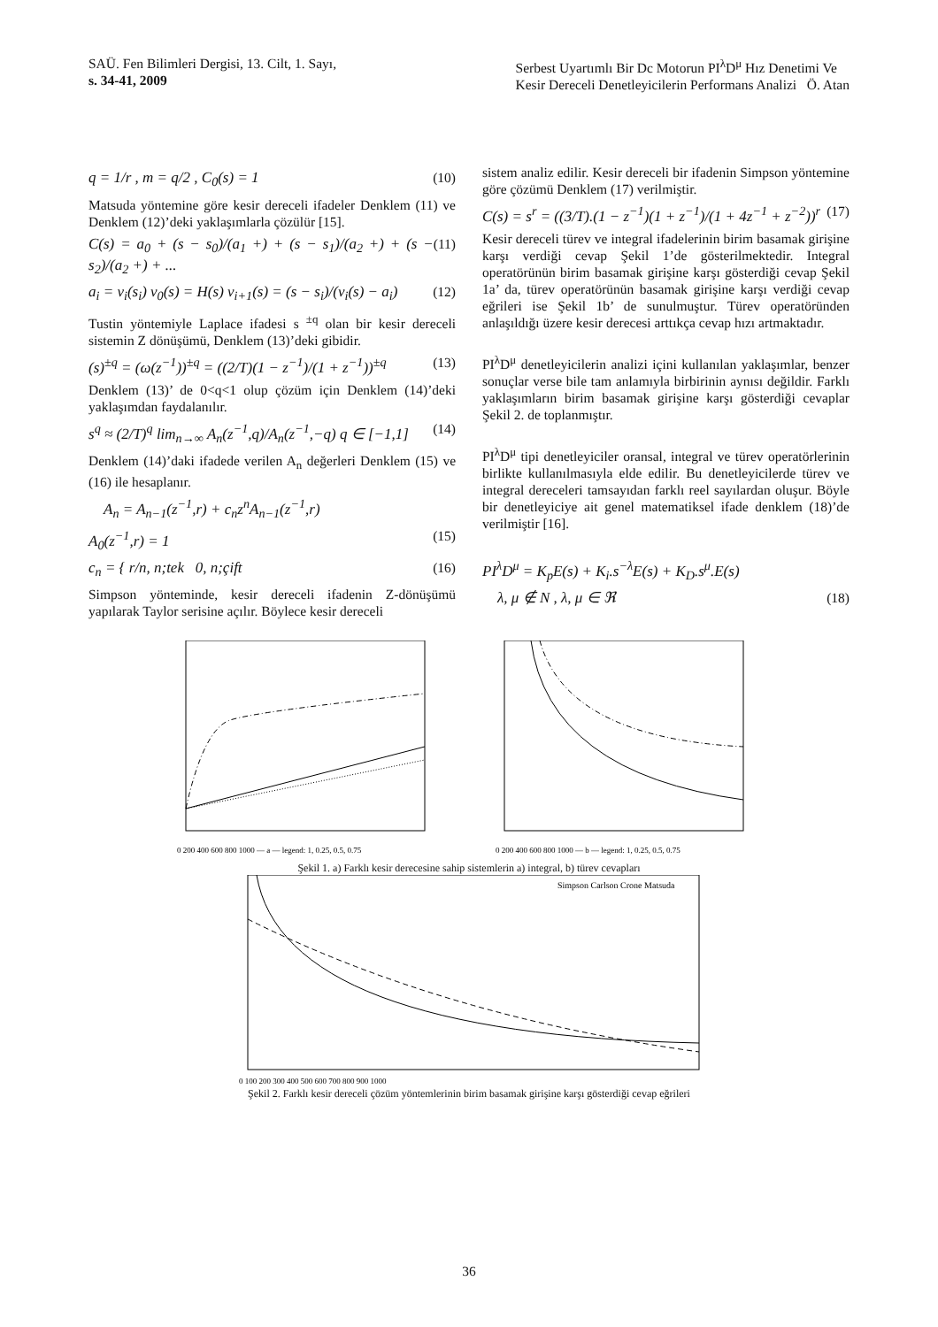SAÜ. Fen Bilimleri Dergisi, 13. Cilt, 1. Sayı,
s. 34-41, 2009
Serbest Uyartımlı Bir Dc Motorun PI<sup>λ</sup>D<sup>μ</sup> Hız Denetimi Ve
Kesir Dereceli Denetleyicilerin Performans Analizi Ö. Atan
q = 1/r , m = q/2 , C<sub>0</sub>(s) = 1 (10)
Matsuda yöntemine göre kesir dereceli ifadeler Denklem (11) ve Denklem (12)’deki yaklaşımlarla çözülür [15].
C(s) = a<sub>0</sub> + (s − s<sub>0</sub>)/(a<sub>1</sub> +) + (s − s<sub>1</sub>)/(a<sub>2</sub> +) + (s − s<sub>2</sub>)/(a<sub>2</sub> +) + ... (11)
a<sub>i</sub> = v<sub>i</sub>(s<sub>i</sub>) v<sub>0</sub>(s) = H(s) v<sub>i+1</sub>(s) = (s − s<sub>i</sub>)/(v<sub>i</sub>(s) − a<sub>i</sub>) (12)
Tustin yöntemiyle Laplace ifadesi s <sup>±q</sup> olan bir kesir dereceli sistemin Z dönüşümü, Denklem (13)’deki gibidir.
(s)<sup>±q</sup> = (ω(z<sup>−1</sup>))<sup>±q</sup> = ((2/T)(1 − z<sup>−1</sup>)/(1 + z<sup>−1</sup>))<sup>±q</sup> (13)
Denklem (13)’ de 0<q<1 olup çözüm için Denklem (14)’deki yaklaşımdan faydalanılır.
s<sup>q</sup> ≈ (2/T)<sup>q</sup> lim<sub>n→∞</sub> A<sub>n</sub>(z<sup>−1</sup>,q)/A<sub>n</sub>(z<sup>−1</sup>,−q) q ∈ [−1,1] (14)
Denklem (14)’daki ifadede verilen A<sub>n</sub> değerleri Denklem (15) ve (16) ile hesaplanır.
A<sub>n</sub> = A<sub>n−1</sub>(z<sup>−1</sup>,r) + c<sub>n</sub>z<sup>n</sup>A<sub>n−1</sub>(z<sup>−1</sup>,r)
A<sub>0</sub>(z<sup>−1</sup>,r) = 1 (15)
c<sub>n</sub> = { r/n, n;tek 0, n;çift (16)
Simpson yönteminde, kesir dereceli ifadenin Z-dönüşümü yapılarak Taylor serisine açılır. Böylece kesir dereceli
sistem analiz edilir. Kesir dereceli bir ifadenin Simpson yöntemine göre çözümü Denklem (17) verilmiştir.
C(s) = s<sup>r</sup> = ((3/T).(1 − z<sup>−1</sup>)(1 + z<sup>−1</sup>)/(1 + 4z<sup>−1</sup> + z<sup>−2</sup>))<sup>r</sup> (17)
Kesir dereceli türev ve integral ifadelerinin birim basamak girişine karşı verdiği cevap Şekil 1’de gösterilmektedir. Integral operatörünün birim basamak girişine karşı gösterdiği cevap Şekil 1a’ da, türev operatörünün basamak girişine karşı verdiği cevap eğrileri ise Şekil 1b’ de sunulmuştur. Türev operatöründen anlaşıldığı üzere kesir derecesi arttıkça cevap hızı artmaktadır.
PI<sup>λ</sup>D<sup>μ</sup> denetleyicilerin analizi içini kullanılan yaklaşımlar, benzer sonuçlar verse bile tam anlamıyla birbirinin aynısı değildir. Farklı yaklaşımların birim basamak girişine karşı gösterdiği cevaplar Şekil 2. de toplanmıştır.
PI<sup>λ</sup>D<sup>μ</sup> tipi denetleyiciler oransal, integral ve türev operatörlerinin birlikte kullanılmasıyla elde edilir. Bu denetleyicilerde türev ve integral dereceleri tamsayıdan farklı reel sayılardan oluşur. Böyle bir denetleyiciye ait genel matematiksel ifade denklem (18)’de verilmiştir [16].
PI<sup>λ</sup>D<sup>μ</sup> = K<sub>p</sub>E(s) + K<sub>i</sub>.s<sup>−λ</sup>E(s) + K<sub>D</sub>.s<sup>μ</sup>.E(s)
λ, μ ∉ N , λ, μ ∈ ℜ (18)
0 200 400 600 800 1000 — a — legend: 1, 0.25, 0.5, 0.75
0 200 400 600 800 1000 — b — legend: 1, 0.25, 0.5, 0.75
Şekil 1. a) Farklı kesir derecesine sahip sistemlerin a) integral, b) türev cevapları
Simpson Carlson Crone Matsuda
0 100 200 300 400 500 600 700 800 900 1000
Şekil 2. Farklı kesir dereceli çözüm yöntemlerinin birim basamak girişine karşı gösterdiği cevap eğrileri
36